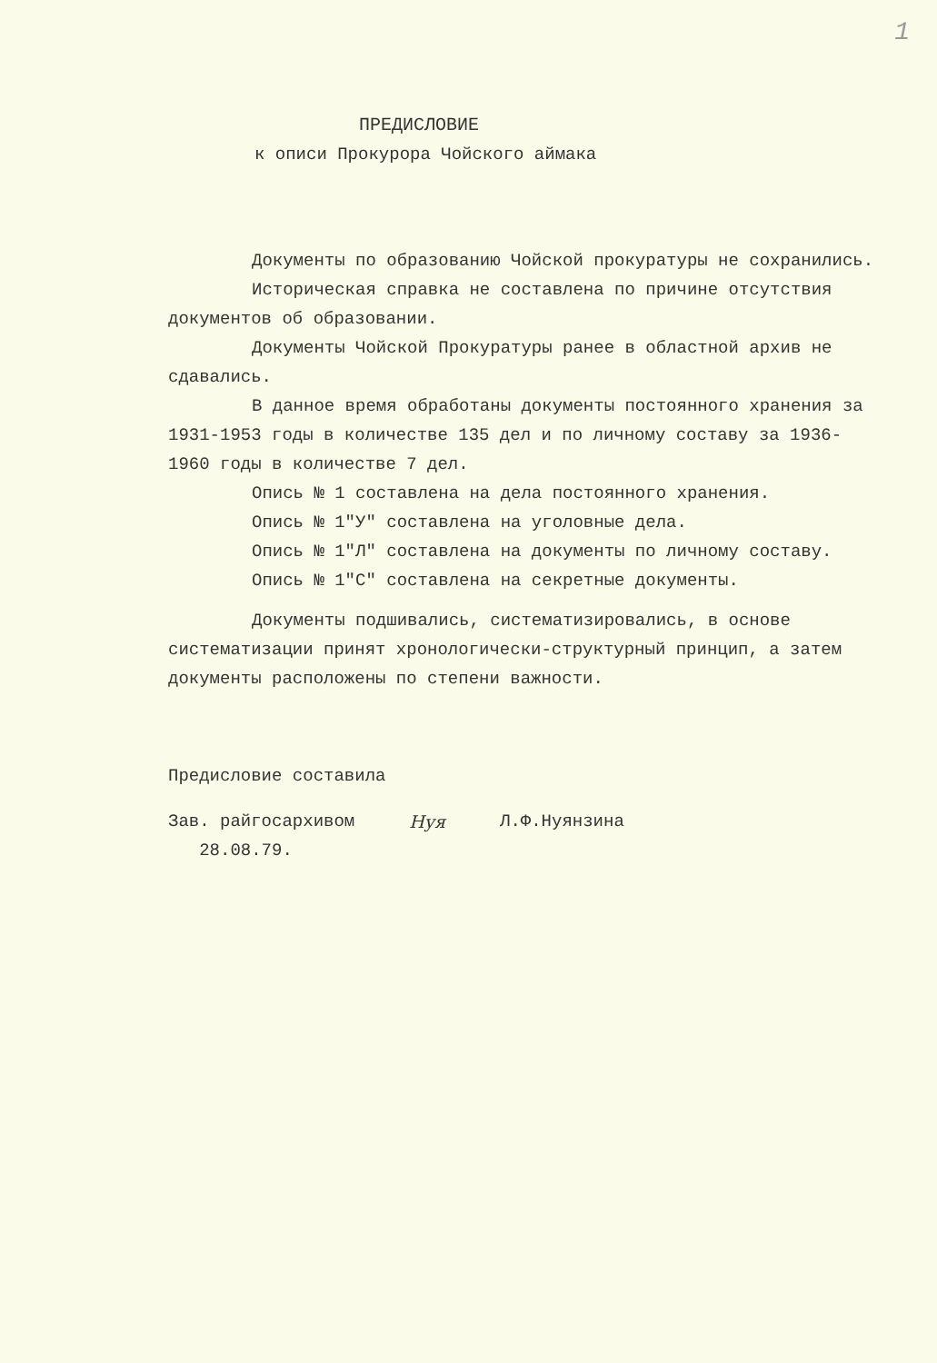1
ПРЕДИСЛОВИЕ
к описи Прокурора Чойского аймака
Документы по образованию Чойской прокуратуры не сохранились.
Историческая справка не составлена по причине отсутствия документов об образовании.
Документы Чойской Прокуратуры ранее в областной архив не сдавались.
В данное время обработаны документы постоянного хранения за 1931-1953 годы в количестве 135 дел и по личному составу за 1936-1960 годы в количестве 7 дел.
Опись № 1 составлена на дела постоянного хранения.
Опись № 1"У" составлена на уголовные дела.
Опись № 1"Л" составлена на документы по личному составу.
Опись № 1"С" составлена на секретные документы.
Документы подшивались, систематизировались, в основе систематизации принят хронологически-структурный принцип, а затем документы расположены по степени важности.
Предисловие составила
Зав. райгосархивом
28.08.79.
Нуя Л.Ф.Нуянзина